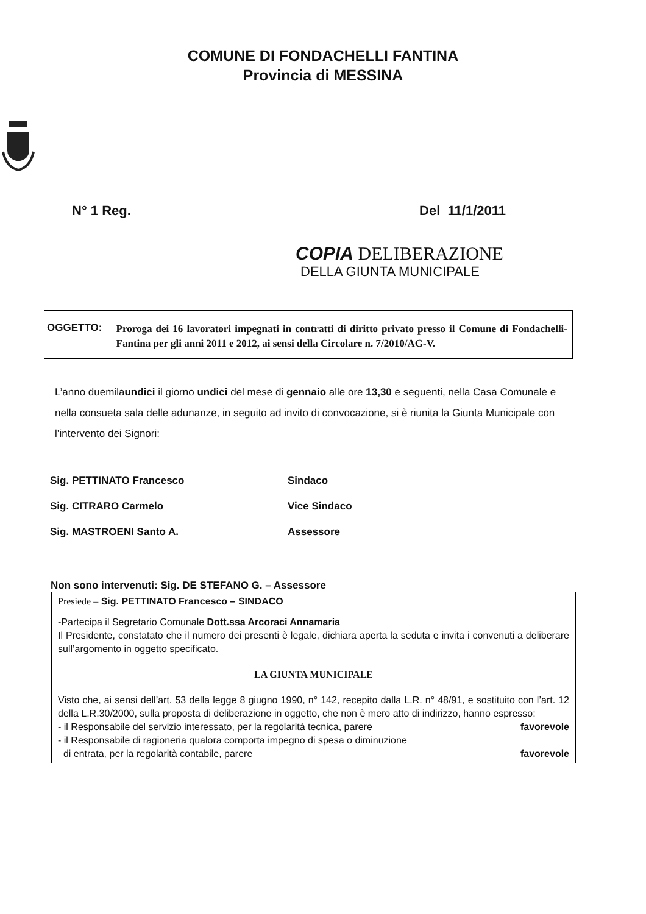COMUNE DI FONDACHELLI FANTINA
Provincia di MESSINA
N° 1 Reg. Del 11/1/2011
COPIA DELIBERAZIONE
DELLA GIUNTA MUNICIPALE
OGGETTO:
Proroga dei 16 lavoratori impegnati in contratti di diritto privato presso il Comune di Fondachelli-Fantina per gli anni 2011 e 2012, ai sensi della Circolare n. 7/2010/AG-V.
L’anno duemilaundici il giorno undici del mese di gennaio alle ore 13,30 e seguenti, nella Casa Comunale e nella consueta sala delle adunanze, in seguito ad invito di convocazione, si è riunita la Giunta Municipale con l’intervento dei Signori:
Sig. PETTINATO Francesco Sindaco
Sig. CITRARO Carmelo Vice Sindaco
Sig. MASTROENI Santo A. Assessore
Non sono intervenuti: Sig. DE STEFANO G. – Assessore
Presiede – Sig. PETTINATO Francesco – SINDACO
-Partecipa il Segretario Comunale Dott.ssa Arcoraci Annamaria
Il Presidente, constatato che il numero dei presenti è legale, dichiara aperta la seduta e invita i convenuti a deliberare sull’argomento in oggetto specificato.
LA GIUNTA MUNICIPALE
Visto che, ai sensi dell’art. 53 della legge 8 giugno 1990, n° 142, recepito dalla L.R. n° 48/91, e sostituito con l’art. 12 della L.R.30/2000, sulla proposta di deliberazione in oggetto, che non è mero atto di indirizzo, hanno espresso:
- il Responsabile del servizio interessato, per la regolarità tecnica, parere favorevole
- il Responsabile di ragioneria qualora comporta impegno di spesa o diminuzione
di entrata, per la regolarità contabile, parere favorevole